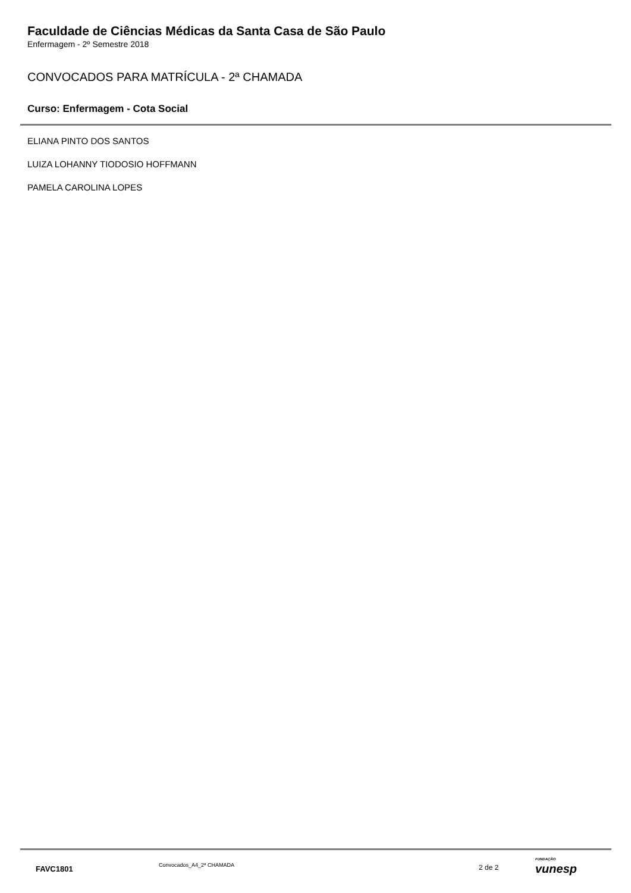Faculdade de Ciências Médicas da Santa Casa de São Paulo
Enfermagem - 2º Semestre 2018
CONVOCADOS PARA MATRÍCULA - 2ª CHAMADA
Curso: Enfermagem - Cota Social
ELIANA PINTO DOS SANTOS
LUIZA LOHANNY TIODOSIO HOFFMANN
PAMELA CAROLINA LOPES
FAVC1801 Convocados_A4_2ª CHAMADA 2 de 2
FUNDAÇÃO
vunesp